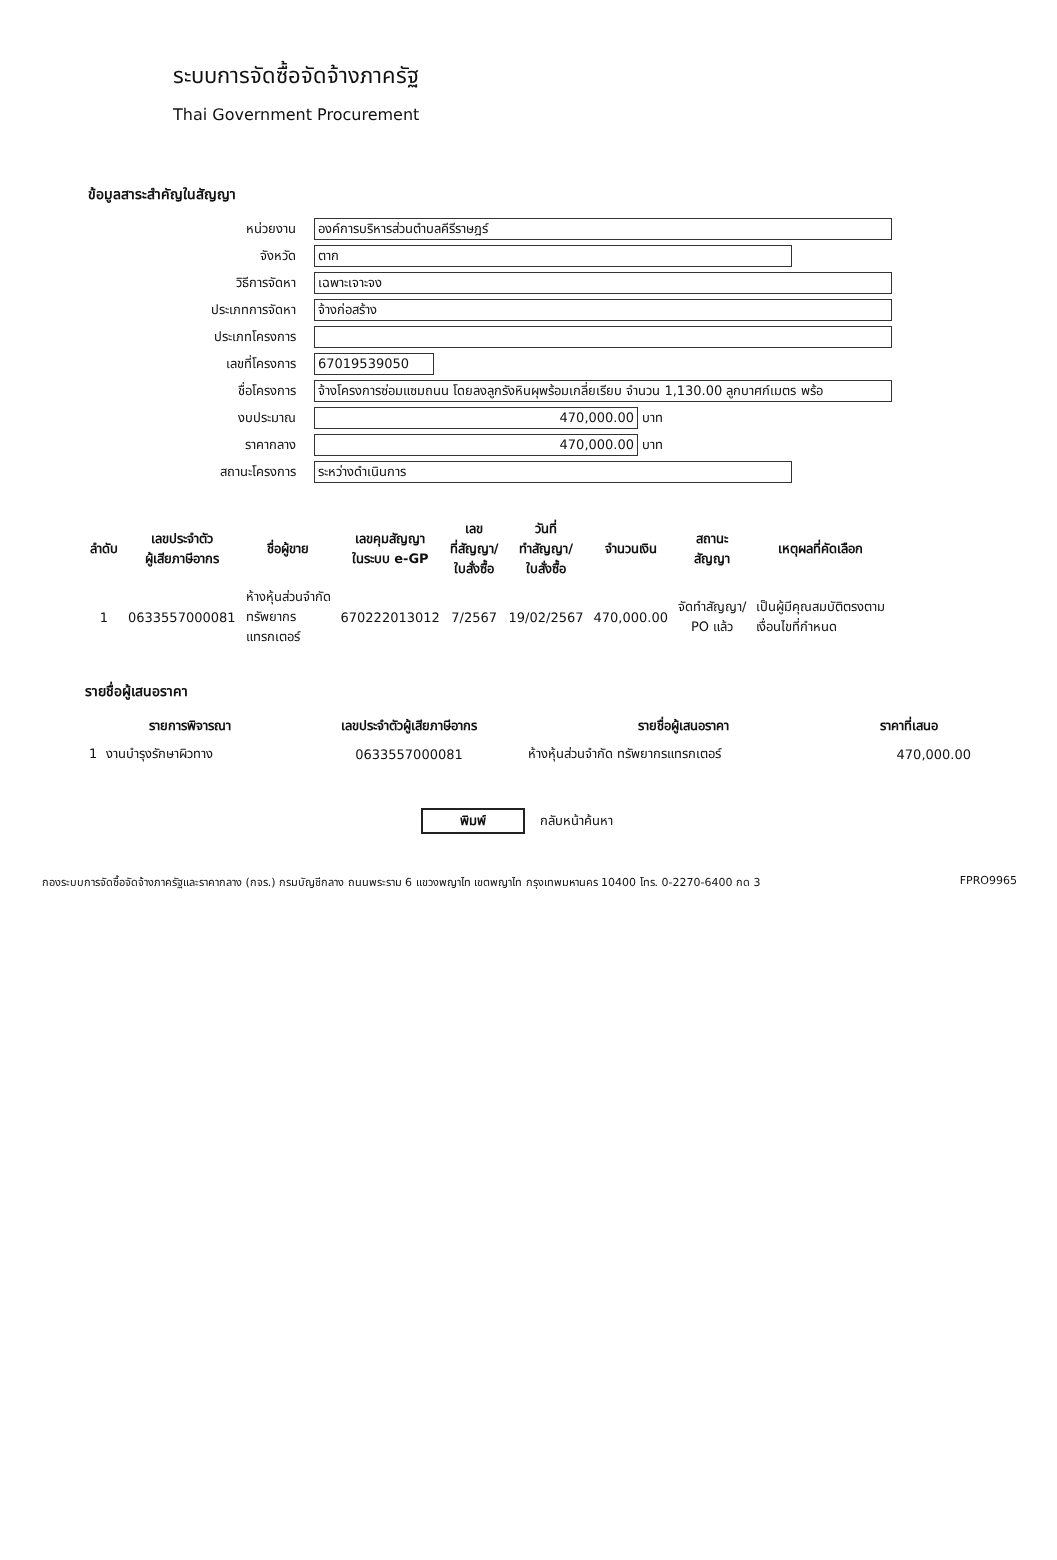ระบบการจัดซื้อจัดจ้างภาครัฐ
Thai Government Procurement
ข้อมูลสาระสำคัญในสัญญา
หน่วยงาน
องค์การบริหารส่วนตำบลคีรีราษฎร์
จังหวัด
ตาก
วิธีการจัดหา
เฉพาะเจาะจง
ประเภทการจัดหา
จ้างก่อสร้าง
ประเภทโครงการ
เลขที่โครงการ
67019539050
ชื่อโครงการ
จ้างโครงการซ่อมแซมถนน โดยลงลูกรังหินผุพร้อมเกลี่ยเรียบ จำนวน 1,130.00 ลูกบาศก์เมตร พร้อ
งบประมาณ
470,000.00
บาท
ราคากลาง
470,000.00
บาท
สถานะโครงการ
ระหว่างดำเนินการ
| ลำดับ | เลขประจำตัว ผู้เสียภาษีอากร | ชื่อผู้ขาย | เลขคุมสัญญา ในระบบ e-GP | เลข ที่สัญญา/ ใบสั่งซื้อ | วันที่ ทำสัญญา/ ใบสั่งซื้อ | จำนวนเงิน | สถานะ สัญญา | เหตุผลที่คัดเลือก |
| --- | --- | --- | --- | --- | --- | --- | --- | --- |
| 1 | 0633557000081 | ห้างหุ้นส่วนจำกัด ทรัพยากร แทรกเตอร์ | 670222013012 | 7/2567 | 19/02/2567 | 470,000.00 | จัดทำสัญญา/ PO แล้ว | เป็นผู้มีคุณสมบัติตรงตาม เงื่อนไขที่กำหนด |
รายชื่อผู้เสนอราคา
| รายการพิจารณา | เลขประจำตัวผู้เสียภาษีอากร | รายชื่อผู้เสนอราคา | ราคาที่เสนอ |
| --- | --- | --- | --- |
| 1 งานบำรุงรักษาผิวทาง | 0633557000081 | ห้างหุ้นส่วนจำกัด ทรัพยากรแทรกเตอร์ | 470,000.00 |
พิมพ์
กลับหน้าค้นหา
กองระบบการจัดซื้อจัดจ้างภาครัฐและราคากลาง (กจร.) กรมบัญชีกลาง ถนนพระราม 6 แขวงพญาไท เขตพญาไท กรุงเทพมหานคร 10400 โทร. 0-2270-6400 กด 3 FPRO9965